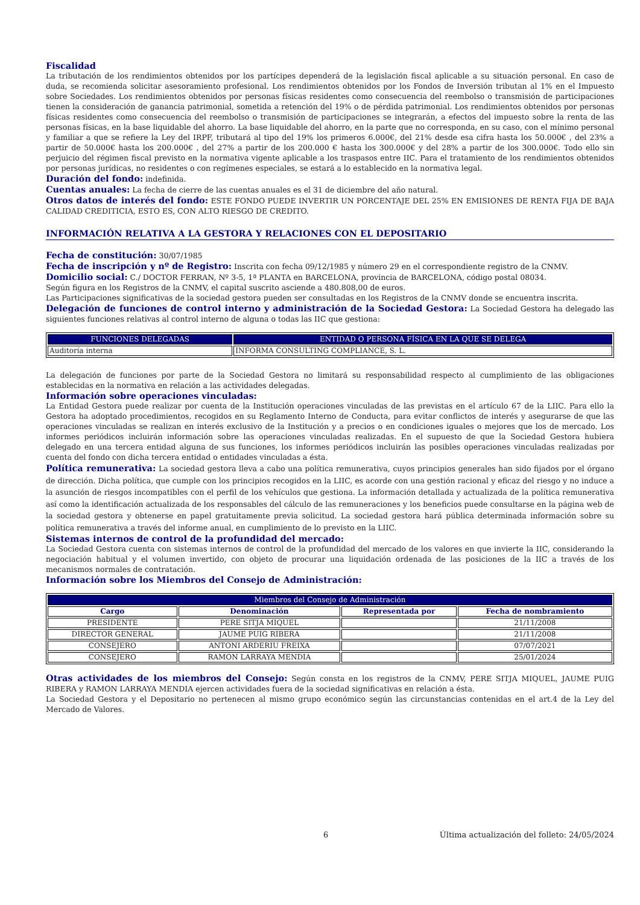Fiscalidad
La tributación de los rendimientos obtenidos por los partícipes dependerá de la legislación fiscal aplicable a su situación personal. En caso de duda, se recomienda solicitar asesoramiento profesional. Los rendimientos obtenidos por los Fondos de Inversión tributan al 1% en el Impuesto sobre Sociedades. Los rendimientos obtenidos por personas físicas residentes como consecuencia del reembolso o transmisión de participaciones tienen la consideración de ganancia patrimonial, sometida a retención del 19% o de pérdida patrimonial. Los rendimientos obtenidos por personas físicas residentes como consecuencia del reembolso o transmisión de participaciones se integrarán, a efectos del impuesto sobre la renta de las personas físicas, en la base liquidable del ahorro. La base liquidable del ahorro, en la parte que no corresponda, en su caso, con el mínimo personal y familiar a que se refiere la Ley del IRPF, tributará al tipo del 19% los primeros 6.000€, del 21% desde esa cifra hasta los 50.000€ , del 23% a partir de 50.000€ hasta los 200.000€ , del 27% a partir de los 200.000 € hasta los 300.000€ y del 28% a partir de los 300.000€. Todo ello sin perjuicio del régimen fiscal previsto en la normativa vigente aplicable a los traspasos entre IIC. Para el tratamiento de los rendimientos obtenidos por personas jurídicas, no residentes o con regímenes especiales, se estará a lo establecido en la normativa legal.
Duración del fondo: indefinida.
Cuentas anuales: La fecha de cierre de las cuentas anuales es el 31 de diciembre del año natural.
Otros datos de interés del fondo: ESTE FONDO PUEDE INVERTIR UN PORCENTAJE DEL 25% EN EMISIONES DE RENTA FIJA DE BAJA CALIDAD CREDITICIA, ESTO ES, CON ALTO RIESGO DE CREDITO.
INFORMACIÓN RELATIVA A LA GESTORA Y RELACIONES CON EL DEPOSITARIO
Fecha de constitución: 30/07/1985
Fecha de inscripción y nº de Registro: Inscrita con fecha 09/12/1985 y número 29 en el correspondiente registro de la CNMV.
Domicilio social: C./ DOCTOR FERRAN, Nº 3-5, 1ª PLANTA en BARCELONA, provincia de BARCELONA, código postal 08034.
Según figura en los Registros de la CNMV, el capital suscrito asciende a 480.808,00 de euros.
Las Participaciones significativas de la sociedad gestora pueden ser consultadas en los Registros de la CNMV donde se encuentra inscrita.
Delegación de funciones de control interno y administración de la Sociedad Gestora: La Sociedad Gestora ha delegado las siguientes funciones relativas al control interno de alguna o todas las IIC que gestiona:
| FUNCIONES DELEGADAS | ENTIDAD O PERSONA FÍSICA EN LA QUE SE DELEGA |
| --- | --- |
| Auditoría interna | INFORMA CONSULTING COMPLIANCE, S. L. |
La delegación de funciones por parte de la Sociedad Gestora no limitará su responsabilidad respecto al cumplimiento de las obligaciones establecidas en la normativa en relación a las actividades delegadas.
Información sobre operaciones vinculadas:
La Entidad Gestora puede realizar por cuenta de la Institución operaciones vinculadas de las previstas en el artículo 67 de la LIIC. Para ello la Gestora ha adoptado procedimientos, recogidos en su Reglamento Interno de Conducta, para evitar conflictos de interés y asegurarse de que las operaciones vinculadas se realizan en interés exclusivo de la Institución y a precios o en condiciones iguales o mejores que los de mercado. Los informes periódicos incluirán información sobre las operaciones vinculadas realizadas. En el supuesto de que la Sociedad Gestora hubiera delegado en una tercera entidad alguna de sus funciones, los informes periódicos incluirán las posibles operaciones vinculadas realizadas por cuenta del fondo con dicha tercera entidad o entidades vinculadas a ésta.
Política remunerativa: La sociedad gestora lleva a cabo una política remunerativa, cuyos principios generales han sido fijados por el órgano de dirección. Dicha política, que cumple con los principios recogidos en la LIIC, es acorde con una gestión racional y eficaz del riesgo y no induce a la asunción de riesgos incompatibles con el perfil de los vehículos que gestiona. La información detallada y actualizada de la política remunerativa así como la identificación actualizada de los responsables del cálculo de las remuneraciones y los beneficios puede consultarse en la página web de la sociedad gestora y obtenerse en papel gratuitamente previa solicitud. La sociedad gestora hará pública determinada información sobre su política remunerativa a través del informe anual, en cumplimiento de lo previsto en la LIIC.
Sistemas internos de control de la profundidad del mercado:
La Sociedad Gestora cuenta con sistemas internos de control de la profundidad del mercado de los valores en que invierte la IIC, considerando la negociación habitual y el volumen invertido, con objeto de procurar una liquidación ordenada de las posiciones de la IIC a través de los mecanismos normales de contratación.
Información sobre los Miembros del Consejo de Administración:
| Miembros del Consejo de Administración | | | |
| --- | --- | --- | --- |
| Cargo | Denominación | Representada por | Fecha de nombramiento |
| PRESIDENTE | PERE SITJA MIQUEL | | 21/11/2008 |
| DIRECTOR GENERAL | JAUME PUIG RIBERA | | 21/11/2008 |
| CONSEJERO | ANTONI ARDERIU FREIXA | | 07/07/2021 |
| CONSEJERO | RAMON LARRAYA MENDIA | | 25/01/2024 |
Otras actividades de los miembros del Consejo: Según consta en los registros de la CNMV, PERE SITJA MIQUEL, JAUME PUIG RIBERA y RAMON LARRAYA MENDIA ejercen actividades fuera de la sociedad significativas en relación a ésta.
La Sociedad Gestora y el Depositario no pertenecen al mismo grupo económico según las circunstancias contenidas en el art.4 de la Ley del Mercado de Valores.
6 Última actualización del folleto: 24/05/2024